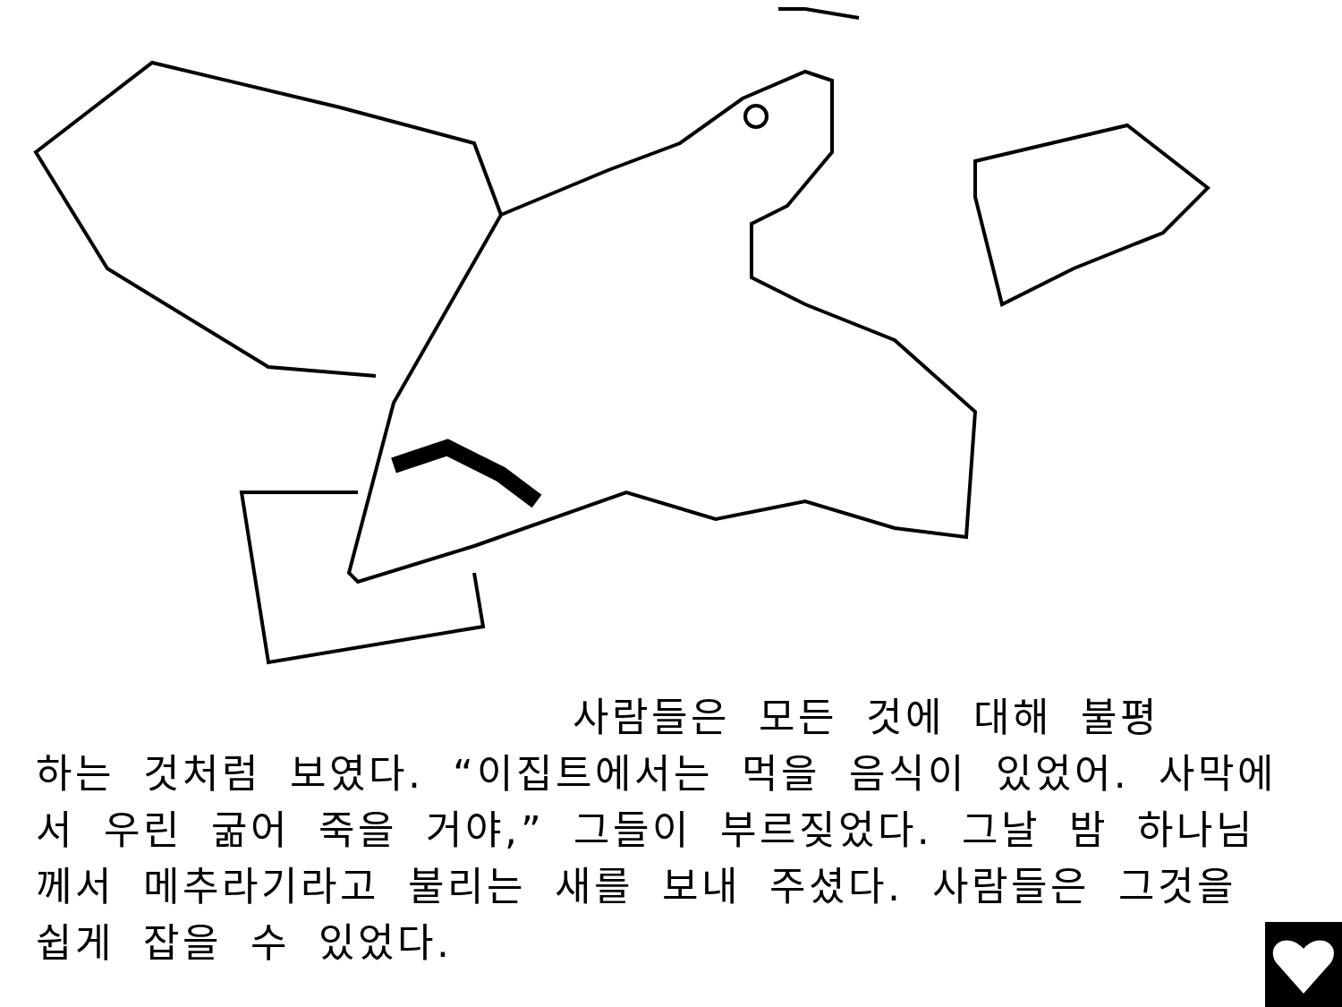사람들은 모든 것에 대해 불평
하는 것처럼 보였다. “이집트에서는 먹을 음식이 있었어. 사막에서 우린 굶어 죽을 거야,” 그들이 부르짖었다. 그날 밤 하나님께서 메추라기라고 불리는 새를 보내 주셨다. 사람들은 그것을 쉽게 잡을 수 있었다.